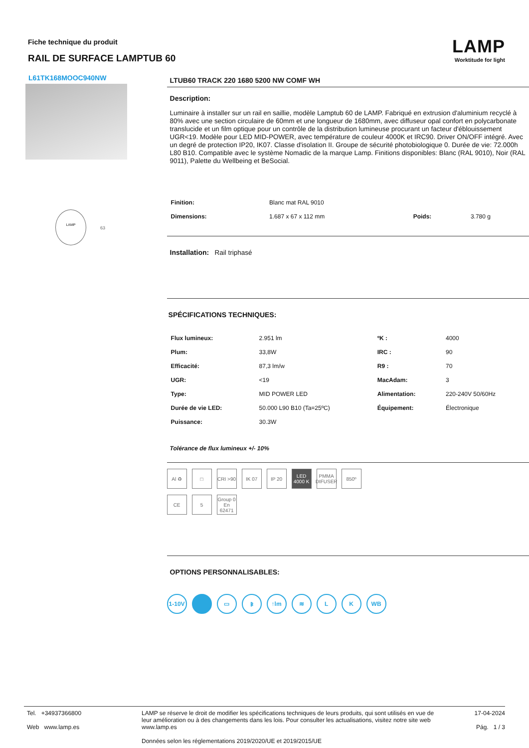Fiche technique du produit
RAIL DE SURFACE LAMPTUB 60
LAMP
Worktitude for light
L61TK168MOOC940NW
LAMP
63
LTUB60 TRACK 220 1680 5200 NW COMF WH
Description:
Luminaire à installer sur un rail en saillie, modèle Lamptub 60 de LAMP. Fabriqué en extrusion d'aluminium recyclé à 80% avec une section circulaire de 60mm et une longueur de 1680mm, avec diffuseur opal confort en polycarbonate translucide et un film optique pour un contrôle de la distribution lumineuse procurant un facteur d'éblouissement UGR<19. Modèle pour LED MID-POWER, avec température de couleur 4000K et IRC90. Driver ON/OFF intégré. Avec un degré de protection IP20, IK07. Classe d'isolation II. Groupe de sécurité photobiologique 0. Durée de vie: 72.000h L80 B10. Compatible avec le système Nomadic de la marque Lamp. Finitions disponibles: Blanc (RAL 9010), Noir (RAL 9011), Palette du Wellbeing et BeSocial.
| Finition: | Blanc mat RAL 9010 | | |
| Dimensions: | 1.687 x 67 x 112 mm | Poids: | 3.780 g |
Installation: Rail triphasé
SPÉCIFICATIONS TECHNIQUES:
| Flux lumineux: | 2.951 lm | ºK : | 4000 |
| Plum: | 33,8W | IRC : | 90 |
| Efficacité: | 87,3 lm/w | R9 : | 70 |
| UGR: | <19 | MacAdam: | 3 |
| Type: | MID POWER LED | Alimentation: | 220-240V 50/60Hz |
| Durée de vie LED: | 50.000 L90 B10 (Ta=25ºC) | Équipement: | Électronique |
| Puissance: | 30.3W | | |
Tolérance de flux lumineux +/- 10%
Al ♻ □ CRI >90
IK 07 IP 20 LED 4000 K
PMMA DIFUSER
850º
CE 5 Group 0 En 62471
OPTIONS PERSONNALISABLES:
1-10V ▭ ᛒ ↑lm ≋ L K WB
Tel. +34937366800
Web www.lamp.es
LAMP se réserve le droit de modifier les spécifications techniques de leurs produits, qui sont utilisés en vue de leur amélioration ou à des changements dans les lois. Pour consulter les actualisations, visitez notre site web www.lamp.es
Données selon les réglementations 2019/2020/UE et 2019/2015/UE
17-04-2024
Pág. 1 / 3